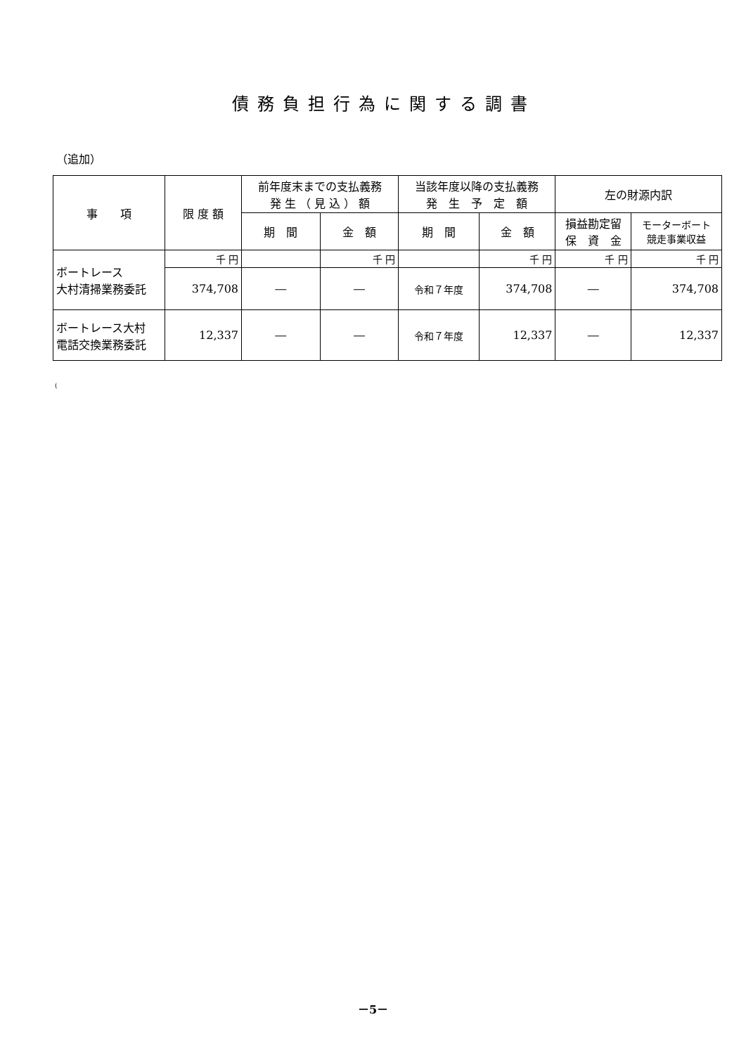債務負担行為に関する調書
（追加）
| 事 項 | 限 度 額 | 前年度末までの支払義務 発 生 （ 見 込 ） 額 | | 当該年度以降の支払義務 発 生 予 定 額 | | 左の財源内訳 | |
| --- | --- | --- | --- | --- | --- | --- | --- |
| | | 期 間 | 金 額 | 期 間 | 金 額 | 損益勘定留 保 資 金 | モーターボート 競走事業収益 |
| ボートレース 大村清掃業務委託 | 千 円 | | 千 円 | | 千 円 | 千 円 | 千 円 |
| | 374,708 | ― | ― | 令和７年度 | 374,708 | ― | 374,708 |
| ボートレース大村 電話交換業務委託 | 12,337 | ― | ― | 令和７年度 | 12,337 | ― | 12,337 |
(
－5－